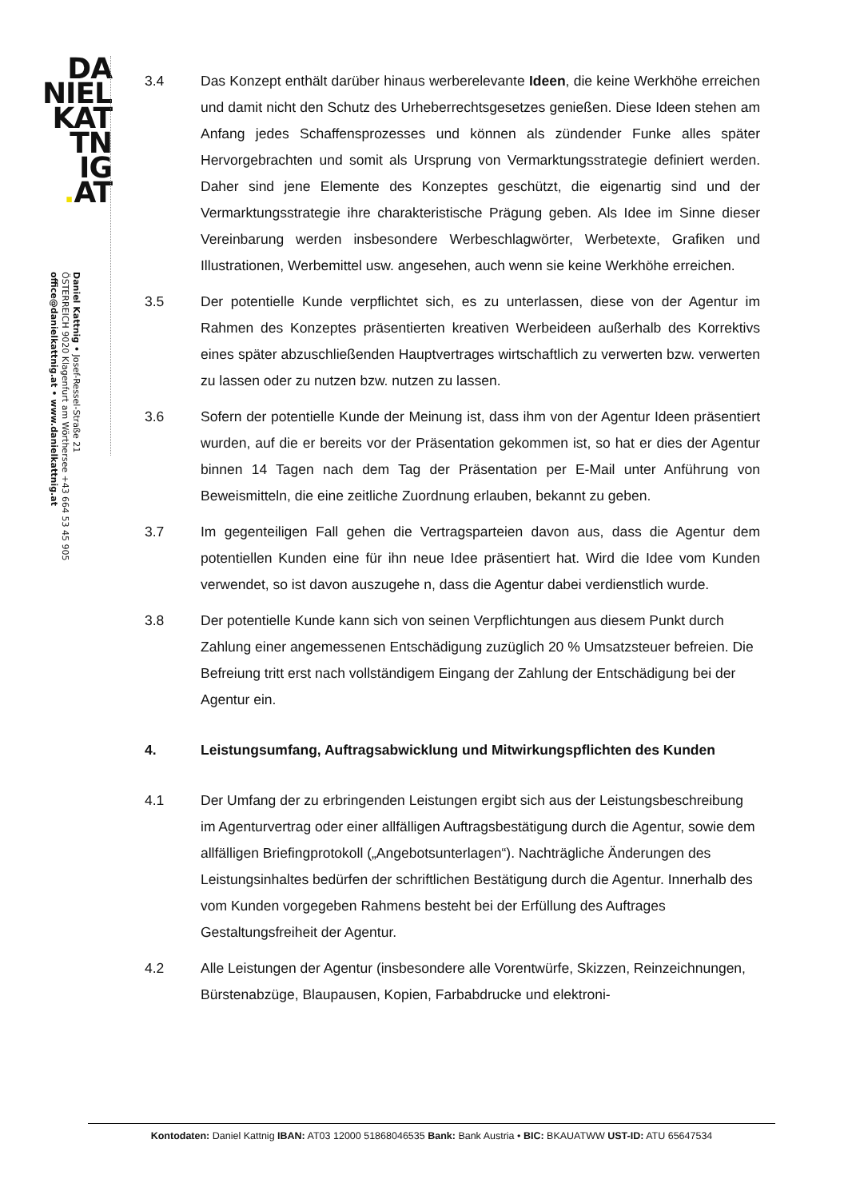DA
NIEL
KAT
TN
IG
. AT
Daniel Kattnig • Josef-Ressel-Straße 21
ÖSTERREICH 9020 Klagenfurt am Wörthersee +43 664 53 45 905
office@danielkattnig.at • www.danielkattnig.at
3.4 Das Konzept enthält darüber hinaus werberelevante Ideen, die keine Werkhöhe erreichen und damit nicht den Schutz des Urheberrechtsgesetzes genießen. Diese Ideen stehen am Anfang jedes Schaffensprozesses und können als zündender Funke alles später Hervorgebrachten und somit als Ursprung von Vermarktungsstrategie definiert werden. Daher sind jene Elemente des Konzeptes geschützt, die eigenartig sind und der Vermarktungsstrategie ihre charakteristische Prägung geben. Als Idee im Sinne dieser Vereinbarung werden insbesondere Werbeschlagwörter, Werbetexte, Grafiken und Illustrationen, Werbemittel usw. angesehen, auch wenn sie keine Werkhöhe erreichen.
3.5 Der potentielle Kunde verpflichtet sich, es zu unterlassen, diese von der Agentur im Rahmen des Konzeptes präsentierten kreativen Werbeideen außerhalb des Korrektivs eines später abzuschließenden Hauptvertrages wirtschaftlich zu verwerten bzw. verwerten zu lassen oder zu nutzen bzw. nutzen zu lassen.
3.6 Sofern der potentielle Kunde der Meinung ist, dass ihm von der Agentur Ideen präsentiert wurden, auf die er bereits vor der Präsentation gekommen ist, so hat er dies der Agentur binnen 14 Tagen nach dem Tag der Präsentation per E-Mail unter Anführung von Beweismitteln, die eine zeitliche Zuordnung erlauben, bekannt zu geben.
3.7 Im gegenteiligen Fall gehen die Vertragsparteien davon aus, dass die Agentur dem potentiellen Kunden eine für ihn neue Idee präsentiert hat. Wird die Idee vom Kunden verwendet, so ist davon auszugehe n, dass die Agentur dabei verdienstlich wurde.
3.8 Der potentielle Kunde kann sich von seinen Verpflichtungen aus diesem Punkt durch Zahlung einer angemessenen Entschädigung zuzüglich 20 % Umsatzsteuer befreien. Die Befreiung tritt erst nach vollständigem Eingang der Zahlung der Entschädigung bei der Agentur ein.
4. Leistungsumfang, Auftragsabwicklung und Mitwirkungspflichten des Kunden
4.1 Der Umfang der zu erbringenden Leistungen ergibt sich aus der Leistungsbeschreibung im Agenturvertrag oder einer allfälligen Auftragsbestätigung durch die Agentur, sowie dem allfälligen Briefingprotokoll („Angebotsunterlagen“). Nachträgliche Änderungen des Leistungsinhaltes bedürfen der schriftlichen Bestätigung durch die Agentur. Innerhalb des vom Kunden vorgegeben Rahmens besteht bei der Erfüllung des Auftrages Gestaltungsfreiheit der Agentur.
4.2 Alle Leistungen der Agentur (insbesondere alle Vorentwürfe, Skizzen, Reinzeichnungen, Bürstenabzüge, Blaupausen, Kopien, Farbabdrucke und elektroni-
Kontodaten: Daniel Kattnig IBAN: AT03 12000 51868046535 Bank: Bank Austria • BIC: BKAUATWW UST-ID: ATU 65647534